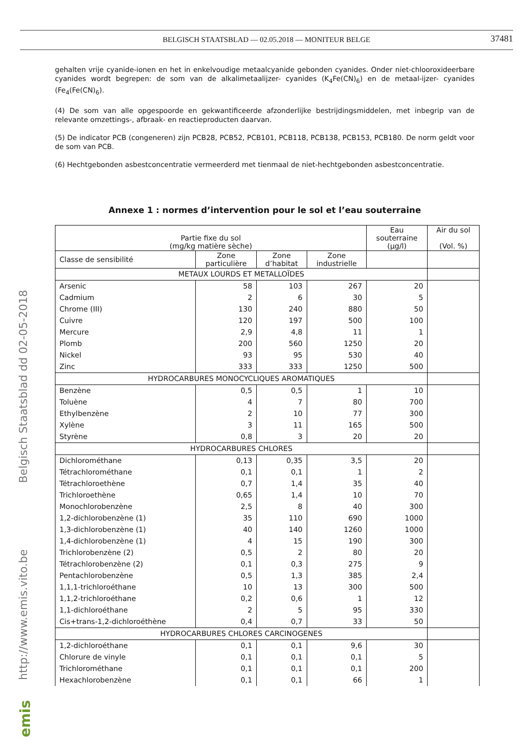BELGISCH STAATSBLAD — 02.05.2018 — MONITEUR BELGE 37481
http://www.emis.vito.be Belgisch Staatsblad dd 02-05-2018
emis
gehalten vrije cyanide-ionen en het in enkelvoudige metaalcyanide gebonden cyanides. Onder niet-chlooroxideerbare cyanides wordt begrepen: de som van de alkalimetaalijzer- cyanides (K<sub>4</sub>Fe(CN)<sub>6</sub>) en de metaal-ijzer- cyanides (Fe<sub>4</sub>(Fe(CN)<sub>6</sub>).
(4) De som van alle opgespoorde en gekwantificeerde afzonderlijke bestrijdingsmiddelen, met inbegrip van de relevante omzettings-, afbraak- en reactieproducten daarvan.
(5) De indicator PCB (congeneren) zijn PCB28, PCB52, PCB101, PCB118, PCB138, PCB153, PCB180. De norm geldt voor de som van PCB.
(6) Hechtgebonden asbestconcentratie vermeerderd met tienmaal de niet-hechtgebonden asbestconcentratie.
Annexe 1 : normes d’intervention pour le sol et l’eau souterraine
| Partie fixe du sol (mg/kg matière sèche) | | | | Eau souterraine (µg/l) | Air du sol (Vol. %) |
| --- | --- | --- | --- | --- | --- |
| Classe de sensibilité | Zone particulière | Zone d’habitat | Zone industrielle | | |
| METAUX LOURDS ET METALLOÏDES | | | | | |
| Arsenic | 58 | 103 | 267 | 20 | |
| Cadmium | 2 | 6 | 30 | 5 | |
| Chrome (III) | 130 | 240 | 880 | 50 | |
| Cuivre | 120 | 197 | 500 | 100 | |
| Mercure | 2,9 | 4,8 | 11 | 1 | |
| Plomb | 200 | 560 | 1250 | 20 | |
| Nickel | 93 | 95 | 530 | 40 | |
| Zinc | 333 | 333 | 1250 | 500 | |
| HYDROCARBURES MONOCYCLIQUES AROMATIQUES | | | | | |
| Benzène | 0,5 | 0,5 | 1 | 10 | |
| Toluène | 4 | 7 | 80 | 700 | |
| Ethylbenzène | 2 | 10 | 77 | 300 | |
| Xylène | 3 | 11 | 165 | 500 | |
| Styrène | 0,8 | 3 | 20 | 20 | |
| HYDROCARBURES CHLORES | | | | | |
| Dichlorométhane | 0,13 | 0,35 | 3,5 | 20 | |
| Tétrachlorométhane | 0,1 | 0,1 | 1 | 2 | |
| Tétrachloroethène | 0,7 | 1,4 | 35 | 40 | |
| Trichloroethène | 0,65 | 1,4 | 10 | 70 | |
| Monochlorobenzène | 2,5 | 8 | 40 | 300 | |
| 1,2-dichlorobenzène (1) | 35 | 110 | 690 | 1000 | |
| 1,3-dichlorobenzène (1) | 40 | 140 | 1260 | 1000 | |
| 1,4-dichlorobenzène (1) | 4 | 15 | 190 | 300 | |
| Trichlorobenzène (2) | 0,5 | 2 | 80 | 20 | |
| Tétrachlorobenzène (2) | 0,1 | 0,3 | 275 | 9 | |
| Pentachlorobenzène | 0,5 | 1,3 | 385 | 2,4 | |
| 1,1,1-trichloroéthane | 10 | 13 | 300 | 500 | |
| 1,1,2-trichloroéthane | 0,2 | 0,6 | 1 | 12 | |
| 1,1-dichloroéthane | 2 | 5 | 95 | 330 | |
| Cis+trans-1,2-dichloroéthène | 0,4 | 0,7 | 33 | 50 | |
| HYDROCARBURES CHLORES CARCINOGENES | | | | | |
| 1,2-dichloroéthane | 0,1 | 0,1 | 9,6 | 30 | |
| Chlorure de vinyle | 0,1 | 0,1 | 0,1 | 5 | |
| Trichlorométhane | 0,1 | 0,1 | 0,1 | 200 | |
| Hexachlorobenzène | 0,1 | 0,1 | 66 | 1 | |